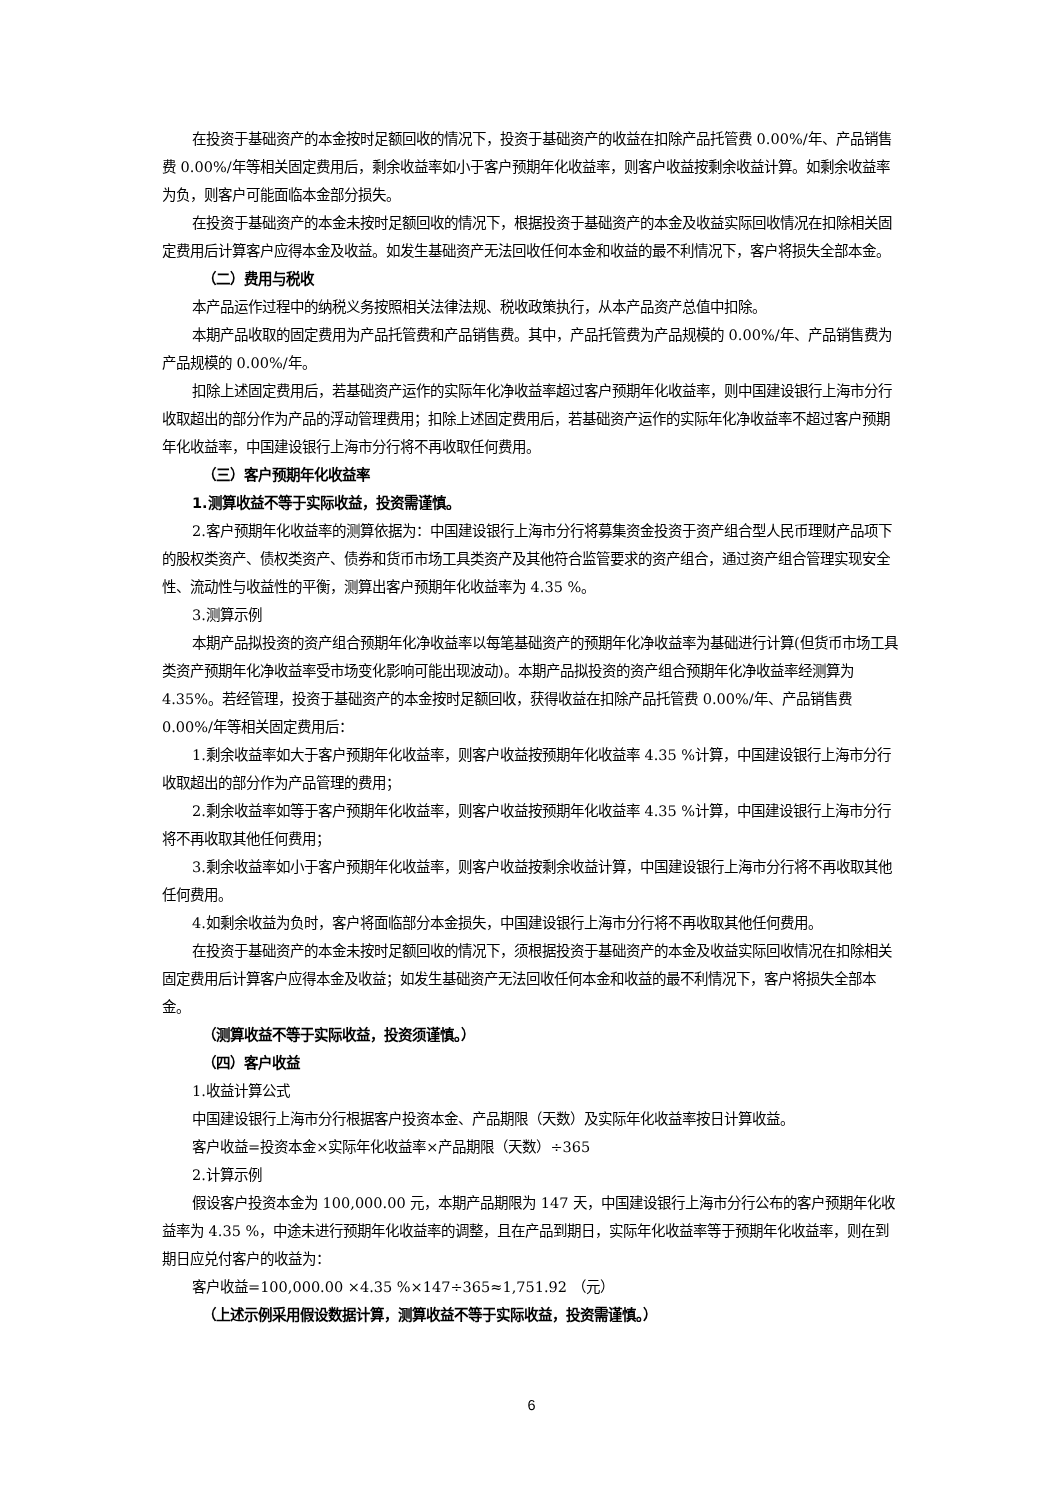在投资于基础资产的本金按时足额回收的情况下，投资于基础资产的收益在扣除产品托管费 0.00%/年、产品销售费 0.00%/年等相关固定费用后，剩余收益率如小于客户预期年化收益率，则客户收益按剩余收益计算。如剩余收益率为负，则客户可能面临本金部分损失。
在投资于基础资产的本金未按时足额回收的情况下，根据投资于基础资产的本金及收益实际回收情况在扣除相关固定费用后计算客户应得本金及收益。如发生基础资产无法回收任何本金和收益的最不利情况下，客户将损失全部本金。
（二）费用与税收
本产品运作过程中的纳税义务按照相关法律法规、税收政策执行，从本产品资产总值中扣除。
本期产品收取的固定费用为产品托管费和产品销售费。其中，产品托管费为产品规模的 0.00%/年、产品销售费为产品规模的 0.00%/年。
扣除上述固定费用后，若基础资产运作的实际年化净收益率超过客户预期年化收益率，则中国建设银行上海市分行收取超出的部分作为产品的浮动管理费用；扣除上述固定费用后，若基础资产运作的实际年化净收益率不超过客户预期年化收益率，中国建设银行上海市分行将不再收取任何费用。
（三）客户预期年化收益率
1.测算收益不等于实际收益，投资需谨慎。
2.客户预期年化收益率的测算依据为：中国建设银行上海市分行将募集资金投资于资产组合型人民币理财产品项下的股权类资产、债权类资产、债券和货币市场工具类资产及其他符合监管要求的资产组合，通过资产组合管理实现安全性、流动性与收益性的平衡，测算出客户预期年化收益率为 4.35 %。
3.测算示例
本期产品拟投资的资产组合预期年化净收益率以每笔基础资产的预期年化净收益率为基础进行计算(但货币市场工具类资产预期年化净收益率受市场变化影响可能出现波动)。本期产品拟投资的资产组合预期年化净收益率经测算为 4.35%。若经管理，投资于基础资产的本金按时足额回收，获得收益在扣除产品托管费 0.00%/年、产品销售费 0.00%/年等相关固定费用后：
1.剩余收益率如大于客户预期年化收益率，则客户收益按预期年化收益率 4.35 %计算，中国建设银行上海市分行收取超出的部分作为产品管理的费用；
2.剩余收益率如等于客户预期年化收益率，则客户收益按预期年化收益率 4.35 %计算，中国建设银行上海市分行将不再收取其他任何费用；
3.剩余收益率如小于客户预期年化收益率，则客户收益按剩余收益计算，中国建设银行上海市分行将不再收取其他任何费用。
4.如剩余收益为负时，客户将面临部分本金损失，中国建设银行上海市分行将不再收取其他任何费用。
在投资于基础资产的本金未按时足额回收的情况下，须根据投资于基础资产的本金及收益实际回收情况在扣除相关固定费用后计算客户应得本金及收益；如发生基础资产无法回收任何本金和收益的最不利情况下，客户将损失全部本金。
（测算收益不等于实际收益，投资须谨慎。）
（四）客户收益
1.收益计算公式
中国建设银行上海市分行根据客户投资本金、产品期限（天数）及实际年化收益率按日计算收益。
客户收益=投资本金×实际年化收益率×产品期限（天数）÷365
2.计算示例
假设客户投资本金为 100,000.00 元，本期产品期限为 147 天，中国建设银行上海市分行公布的客户预期年化收益率为 4.35 %，中途未进行预期年化收益率的调整，且在产品到期日，实际年化收益率等于预期年化收益率，则在到期日应兑付客户的收益为：
客户收益=100,000.00 ×4.35 %×147÷365≈1,751.92 （元）
（上述示例采用假设数据计算，测算收益不等于实际收益，投资需谨慎。）
6